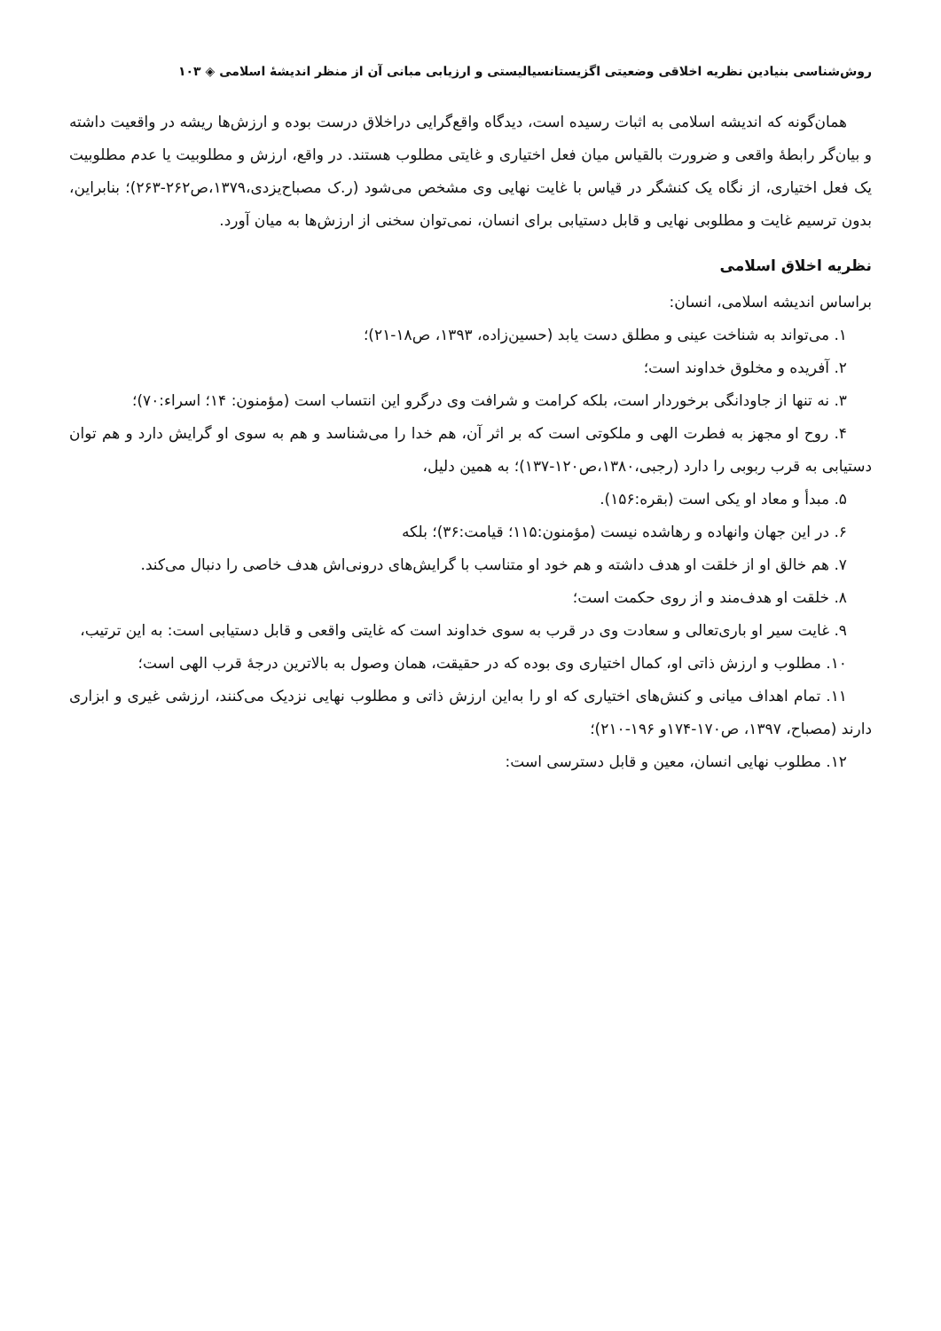روش‌شناسی بنیادین نظریه اخلاقی وضعیتی اگزیستانسیالیستی و ارزیابی مبانی آن از منظر اندیشهٔ اسلامی ◈ ۱۰۳
همان‌گونه که اندیشه اسلامی به اثبات رسیده است، دیدگاه واقع‌گرایی دراخلاق درست بوده و ارزش‌ها ریشه در واقعیت داشته و بیان‌گر رابطهٔ واقعی و ضرورت بالقیاس میان فعل اختیاری و غایتی مطلوب هستند. در واقع، ارزش و مطلوبیت یا عدم مطلوبیت یک فعل اختیاری، از نگاه یک کنشگر در قیاس با غایت نهایی وی مشخص می‌شود (ر.ک مصباح‌یزدی،۱۳۷۹،ص۲۶۲-۲۶۳)؛ بنابراین، بدون ترسیم غایت و مطلوبی نهایی و قابل دستیابی برای انسان، نمی‌توان سخنی از ارزش‌ها به میان آورد.
نظریه اخلاق اسلامی
براساس اندیشه اسلامی، انسان:
۱. می‌تواند به شناخت عینی و مطلق دست یابد (حسین‌زاده، ۱۳۹۳، ص۱۸-۲۱)؛
۲. آفریده و مخلوق خداوند است؛
۳. نه تنها از جاودانگی برخوردار است، بلکه کرامت و شرافت وی درگرو این انتساب است (مؤمنون: ۱۴؛ اسراء:۷۰)؛
۴. روح او مجهز به فطرت الهی و ملکوتی است که بر اثر آن، هم خدا را می‌شناسد و هم به سوی او گرایش دارد و هم توان دستیابی به قرب ربوبی را دارد (رجبی،۱۳۸۰،ص۱۲۰-۱۳۷)؛ به همین دلیل،
۵. مبدأ و معاد او یکی است (بقره:۱۵۶).
۶. در این جهان وانهاده و رهاشده نیست (مؤمنون:۱۱۵؛ قیامت:۳۶)؛ بلکه
۷. هم خالق او از خلقت او هدف داشته و هم خود او متناسب با گرایش‌های درونی‌اش هدف خاصی را دنبال می‌کند.
۸. خلقت او هدف‌مند و از روی حکمت است؛
۹. غایت سیر او باری‌تعالی و سعادت وی در قرب به سوی خداوند است که غایتی واقعی و قابل دستیابی است: به این ترتیب،
۱۰. مطلوب و ارزش ذاتی او، کمال اختیاری وی بوده که در حقیقت، همان وصول به بالاترین درجهٔ قرب الهی است؛
۱۱. تمام اهداف میانی و کنش‌های اختیاری که او را به‌این ارزش ذاتی و مطلوب نهایی نزدیک می‌کنند، ارزشی غیری و ابزاری دارند (مصباح، ۱۳۹۷، ص۱۷۰-۱۷۴و ۱۹۶-۲۱۰)؛
۱۲. مطلوب نهایی انسان، معین و قابل دسترسی است: